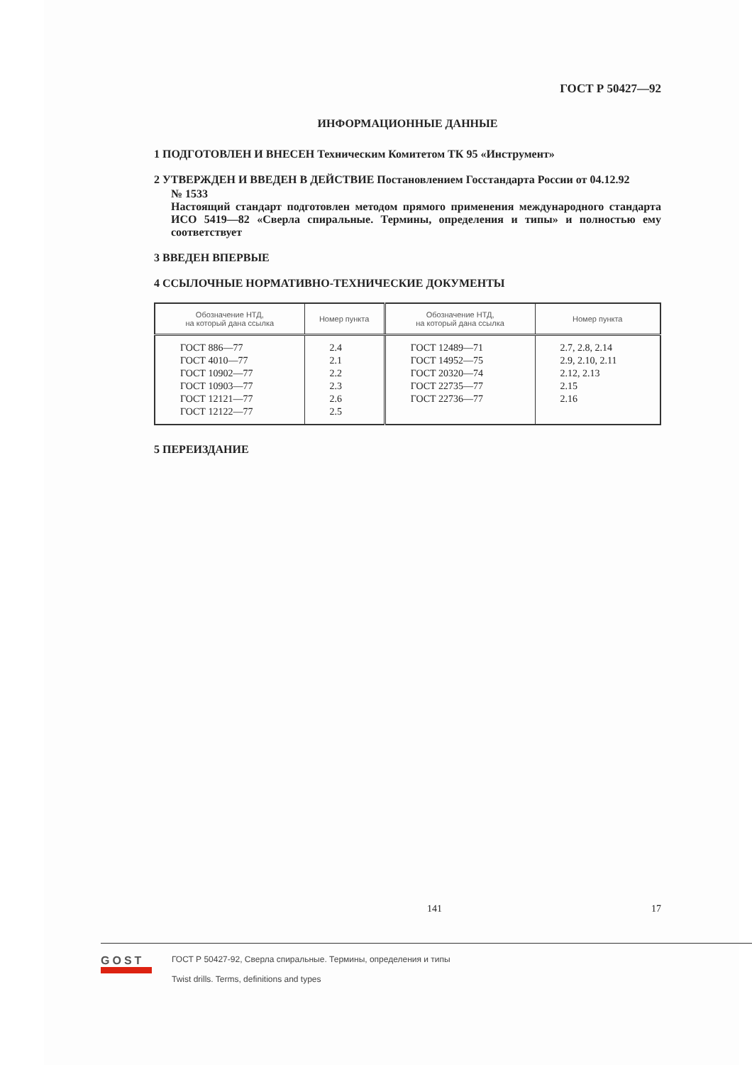ГОСТ Р 50427—92
ИНФОРМАЦИОННЫЕ ДАННЫЕ
1 ПОДГОТОВЛЕН И ВНЕСЕН Техническим Комитетом ТК 95 «Инструмент»
2 УТВЕРЖДЕН И ВВЕДЕН В ДЕЙСТВИЕ Постановлением Госстандарта России от 04.12.92
№ 1533
Настоящий стандарт подготовлен методом прямого применения международного стандарта ИСО 5419—82 «Сверла спиральные. Термины, определения и типы» и полностью ему соответствует
3 ВВЕДЕН ВПЕРВЫЕ
4 ССЫЛОЧНЫЕ НОРМАТИВНО-ТЕХНИЧЕСКИЕ ДОКУМЕНТЫ
| Обозначение НТД, на который дана ссылка | Номер пункта | Обозначение НТД, на который дана ссылка | Номер пункта |
| --- | --- | --- | --- |
| ГОСТ 886—77 ГОСТ 4010—77 ГОСТ 10902—77 ГОСТ 10903—77 ГОСТ 12121—77 ГОСТ 12122—77 | 2.4 2.1 2.2 2.3 2.6 2.5 | ГОСТ 12489—71 ГОСТ 14952—75 ГОСТ 20320—74 ГОСТ 22735—77 ГОСТ 22736—77 | 2.7, 2.8, 2.14 2.9, 2.10, 2.11 2.12, 2.13 2.15 2.16 |
5 ПЕРЕИЗДАНИЕ
141 17
GOST
ГОСТ Р 50427-92, Сверла спиральные. Термины, определения и типы
Twist drills. Terms, definitions and types